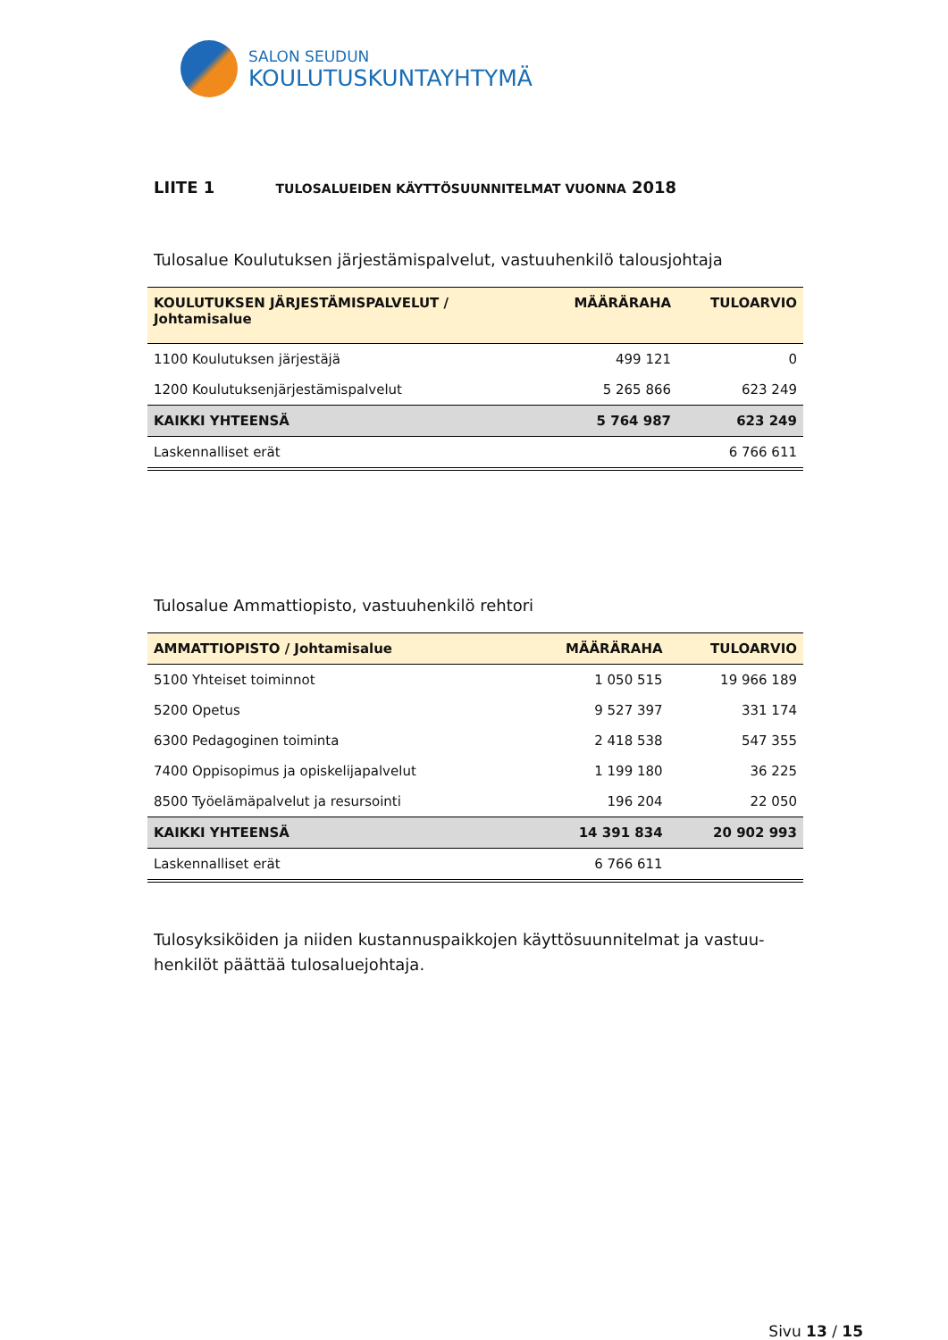SALON SEUDUN
KOULUTUSKUNTAYHTYMÄ
LIITE 1 TULOSALUEIDEN KÄYTTÖSUUNNITELMAT VUONNA 2018
Tulosalue Koulutuksen järjestämispalvelut, vastuuhenkilö talousjohtaja
| KOULUTUKSEN JÄRJESTÄMISPALVELUT / Johtamisalue | MÄÄRÄRAHA | TULOARVIO |
| --- | --- | --- |
| 1100 Koulutuksen järjestäjä | 499 121 | 0 |
| 1200 Koulutuksenjärjestämispalvelut | 5 265 866 | 623 249 |
| KAIKKI YHTEENSÄ | 5 764 987 | 623 249 |
| Laskennalliset erät | | 6 766 611 |
Tulosalue Ammattiopisto, vastuuhenkilö rehtori
| AMMATTIOPISTO / Johtamisalue | MÄÄRÄRAHA | TULOARVIO |
| --- | --- | --- |
| 5100 Yhteiset toiminnot | 1 050 515 | 19 966 189 |
| 5200 Opetus | 9 527 397 | 331 174 |
| 6300 Pedagoginen toiminta | 2 418 538 | 547 355 |
| 7400 Oppisopimus ja opiskelijapalvelut | 1 199 180 | 36 225 |
| 8500 Työelämäpalvelut ja resursointi | 196 204 | 22 050 |
| KAIKKI YHTEENSÄ | 14 391 834 | 20 902 993 |
| Laskennalliset erät | 6 766 611 | |
Tulosyksiköiden ja niiden kustannuspaikkojen käyttösuunnitelmat ja vastuu-
henkilöt päättää tulosaluejohtaja.
Sivu 13 / 15